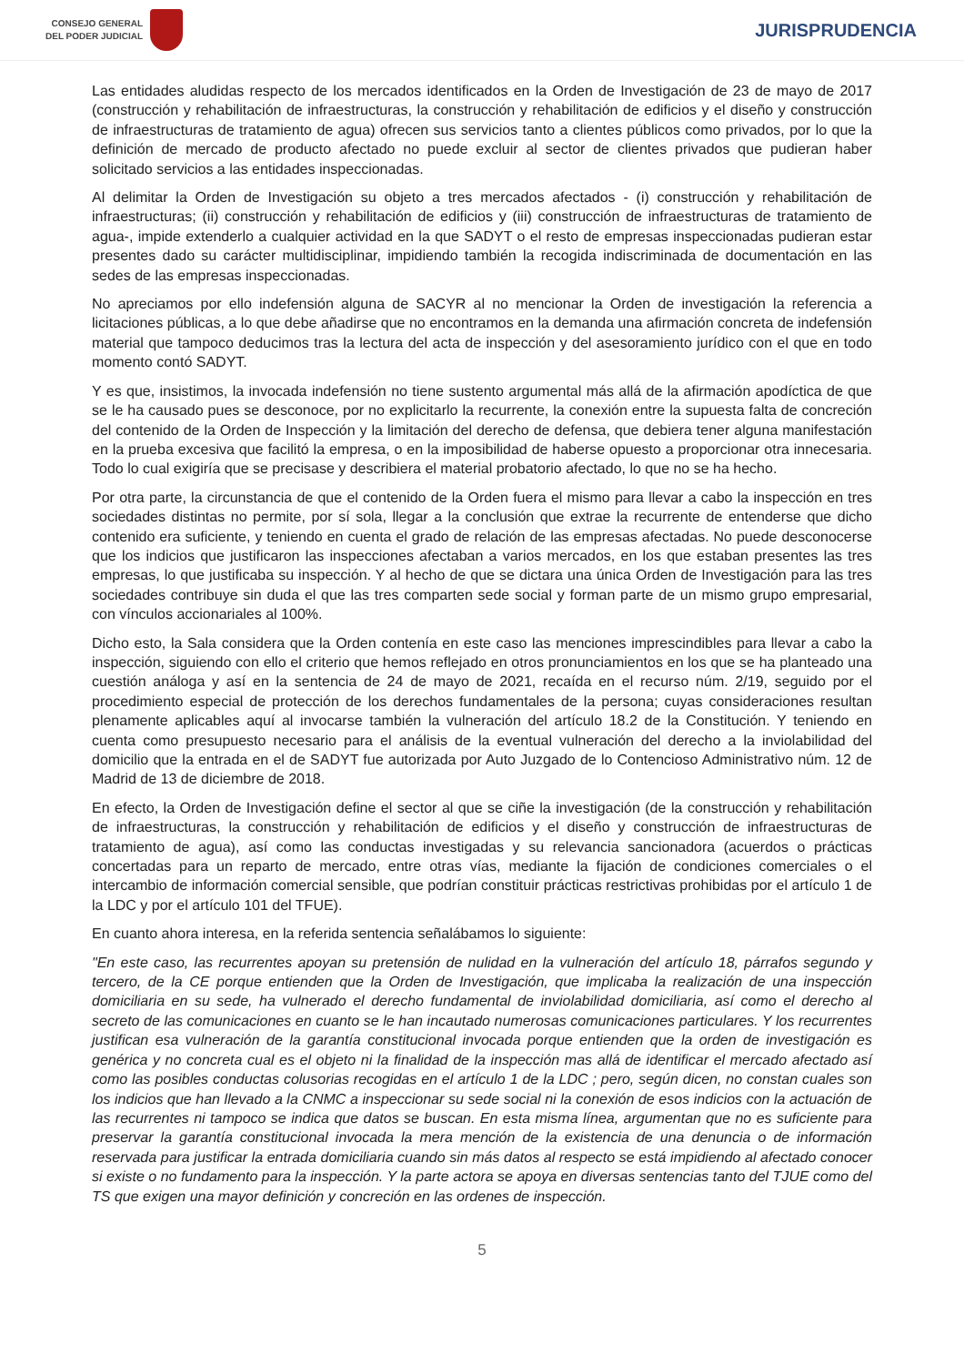CONSEJO GENERAL
DEL PODER JUDICIAL
JURISPRUDENCIA
Las entidades aludidas respecto de los mercados identificados en la Orden de Investigación de 23 de mayo de 2017 (construcción y rehabilitación de infraestructuras, la construcción y rehabilitación de edificios y el diseño y construcción de infraestructuras de tratamiento de agua) ofrecen sus servicios tanto a clientes públicos como privados, por lo que la definición de mercado de producto afectado no puede excluir al sector de clientes privados que pudieran haber solicitado servicios a las entidades inspeccionadas.
Al delimitar la Orden de Investigación su objeto a tres mercados afectados - (i) construcción y rehabilitación de infraestructuras; (ii) construcción y rehabilitación de edificios y (iii) construcción de infraestructuras de tratamiento de agua-, impide extenderlo a cualquier actividad en la que SADYT o el resto de empresas inspeccionadas pudieran estar presentes dado su carácter multidisciplinar, impidiendo también la recogida indiscriminada de documentación en las sedes de las empresas inspeccionadas.
No apreciamos por ello indefensión alguna de SACYR al no mencionar la Orden de investigación la referencia a licitaciones públicas, a lo que debe añadirse que no encontramos en la demanda una afirmación concreta de indefensión material que tampoco deducimos tras la lectura del acta de inspección y del asesoramiento jurídico con el que en todo momento contó SADYT.
Y es que, insistimos, la invocada indefensión no tiene sustento argumental más allá de la afirmación apodíctica de que se le ha causado pues se desconoce, por no explicitarlo la recurrente, la conexión entre la supuesta falta de concreción del contenido de la Orden de Inspección y la limitación del derecho de defensa, que debiera tener alguna manifestación en la prueba excesiva que facilitó la empresa, o en la imposibilidad de haberse opuesto a proporcionar otra innecesaria. Todo lo cual exigiría que se precisase y describiera el material probatorio afectado, lo que no se ha hecho.
Por otra parte, la circunstancia de que el contenido de la Orden fuera el mismo para llevar a cabo la inspección en tres sociedades distintas no permite, por sí sola, llegar a la conclusión que extrae la recurrente de entenderse que dicho contenido era suficiente, y teniendo en cuenta el grado de relación de las empresas afectadas. No puede desconocerse que los indicios que justificaron las inspecciones afectaban a varios mercados, en los que estaban presentes las tres empresas, lo que justificaba su inspección. Y al hecho de que se dictara una única Orden de Investigación para las tres sociedades contribuye sin duda el que las tres comparten sede social y forman parte de un mismo grupo empresarial, con vínculos accionariales al 100%.
Dicho esto, la Sala considera que la Orden contenía en este caso las menciones imprescindibles para llevar a cabo la inspección, siguiendo con ello el criterio que hemos reflejado en otros pronunciamientos en los que se ha planteado una cuestión análoga y así en la sentencia de 24 de mayo de 2021, recaída en el recurso núm. 2/19, seguido por el procedimiento especial de protección de los derechos fundamentales de la persona; cuyas consideraciones resultan plenamente aplicables aquí al invocarse también la vulneración del artículo 18.2 de la Constitución. Y teniendo en cuenta como presupuesto necesario para el análisis de la eventual vulneración del derecho a la inviolabilidad del domicilio que la entrada en el de SADYT fue autorizada por Auto Juzgado de lo Contencioso Administrativo núm. 12 de Madrid de 13 de diciembre de 2018.
En efecto, la Orden de Investigación define el sector al que se ciñe la investigación (de la construcción y rehabilitación de infraestructuras, la construcción y rehabilitación de edificios y el diseño y construcción de infraestructuras de tratamiento de agua), así como las conductas investigadas y su relevancia sancionadora (acuerdos o prácticas concertadas para un reparto de mercado, entre otras vías, mediante la fijación de condiciones comerciales o el intercambio de información comercial sensible, que podrían constituir prácticas restrictivas prohibidas por el artículo 1 de la LDC y por el artículo 101 del TFUE).
En cuanto ahora interesa, en la referida sentencia señalábamos lo siguiente:
"En este caso, las recurrentes apoyan su pretensión de nulidad en la vulneración del artículo 18, párrafos segundo y tercero, de la CE porque entienden que la Orden de Investigación, que implicaba la realización de una inspección domiciliaria en su sede, ha vulnerado el derecho fundamental de inviolabilidad domiciliaria, así como el derecho al secreto de las comunicaciones en cuanto se le han incautado numerosas comunicaciones particulares. Y los recurrentes justifican esa vulneración de la garantía constitucional invocada porque entienden que la orden de investigación es genérica y no concreta cual es el objeto ni la finalidad de la inspección mas allá de identificar el mercado afectado así como las posibles conductas colusorias recogidas en el artículo 1 de la LDC ; pero, según dicen, no constan cuales son los indicios que han llevado a la CNMC a inspeccionar su sede social ni la conexión de esos indicios con la actuación de las recurrentes ni tampoco se indica que datos se buscan. En esta misma línea, argumentan que no es suficiente para preservar la garantía constitucional invocada la mera mención de la existencia de una denuncia o de información reservada para justificar la entrada domiciliaria cuando sin más datos al respecto se está impidiendo al afectado conocer si existe o no fundamento para la inspección. Y la parte actora se apoya en diversas sentencias tanto del TJUE como del TS que exigen una mayor definición y concreción en las ordenes de inspección.
5